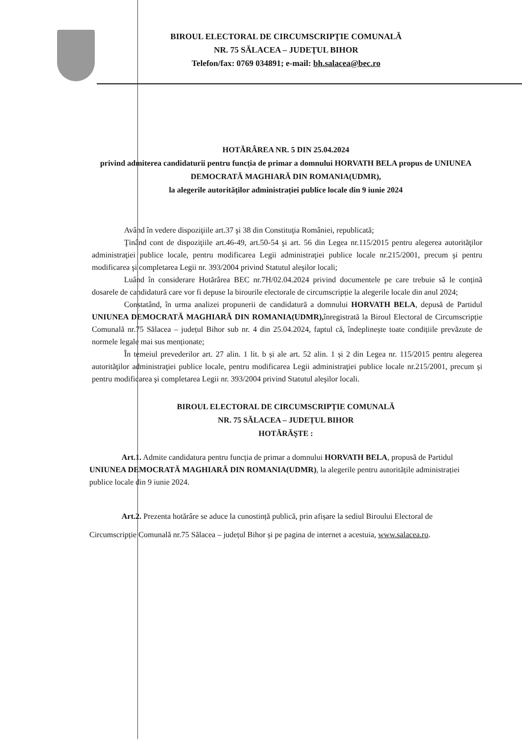BIROUL ELECTORAL DE CIRCUMSCRIPŢIE COMUNALĂ
NR. 75 SĂLACEA – JUDEŢUL BIHOR
Telefon/fax: 0769 034891; e-mail: bh.salacea@bec.ro
HOTĂRÂREA NR. 5 DIN 25.04.2024
privind admiterea candidaturii pentru funcția de primar a domnului HORVATH BELA propus de UNIUNEA DEMOCRATĂ MAGHIARĂ DIN ROMANIA(UDMR),
la alegerile autorităților administrației publice locale din 9 iunie 2024
Având în vedere dispoziţiile art.37 şi 38 din Constituţia României, republicată;
Ţinând cont de dispoziţiile art.46-49, art.50-54 şi art. 56 din Legea nr.115/2015 pentru alegerea autorităţilor administraţiei publice locale, pentru modificarea Legii administraţiei publice locale nr.215/2001, precum şi pentru modificarea şi completarea Legii nr. 393/2004 privind Statutul aleşilor locali;
Luând în considerare Hotărârea BEC nr.7H/02.04.2024 privind documentele pe care trebuie să le conțină dosarele de candidatură care vor fi depuse la birourile electorale de circumscripție la alegerile locale din anul 2024;
Constatând, în urma analizei propunerii de candidatură a domnului HORVATH BELA, depusă de Partidul UNIUNEA DEMOCRATĂ MAGHIARĂ DIN ROMANIA(UDMR), înregistrată la Biroul Electoral de Circumscripție Comunală nr.75 Sălacea – județul Bihor sub nr. 4 din 25.04.2024, faptul că, îndeplinește toate condițiile prevăzute de normele legale mai sus menționate;
În temeiul prevederilor art. 27 alin. 1 lit. b și ale art. 52 alin. 1 și 2 din Legea nr. 115/2015 pentru alegerea autorităţilor administraţiei publice locale, pentru modificarea Legii administraţiei publice locale nr.215/2001, precum şi pentru modificarea şi completarea Legii nr. 393/2004 privind Statutul aleşilor locali.
BIROUL ELECTORAL DE CIRCUMSCRIPȚIE COMUNALĂ
NR. 75 SĂLACEA – JUDEȚUL BIHOR
HOTĂRĂŞTE :
Art.1. Admite candidatura pentru funcția de primar a domnului HORVATH BELA, propusă de Partidul UNIUNEA DEMOCRATĂ MAGHIARĂ DIN ROMANIA(UDMR), la alegerile pentru autoritățile administrației publice locale din 9 iunie 2024.
Art.2. Prezenta hotărâre se aduce la cunostință publică, prin afișare la sediul Biroului Electoral de Circumscripție Comunală nr.75 Sălacea – județul Bihor și pe pagina de internet a acestuia, www.salacea.ro.